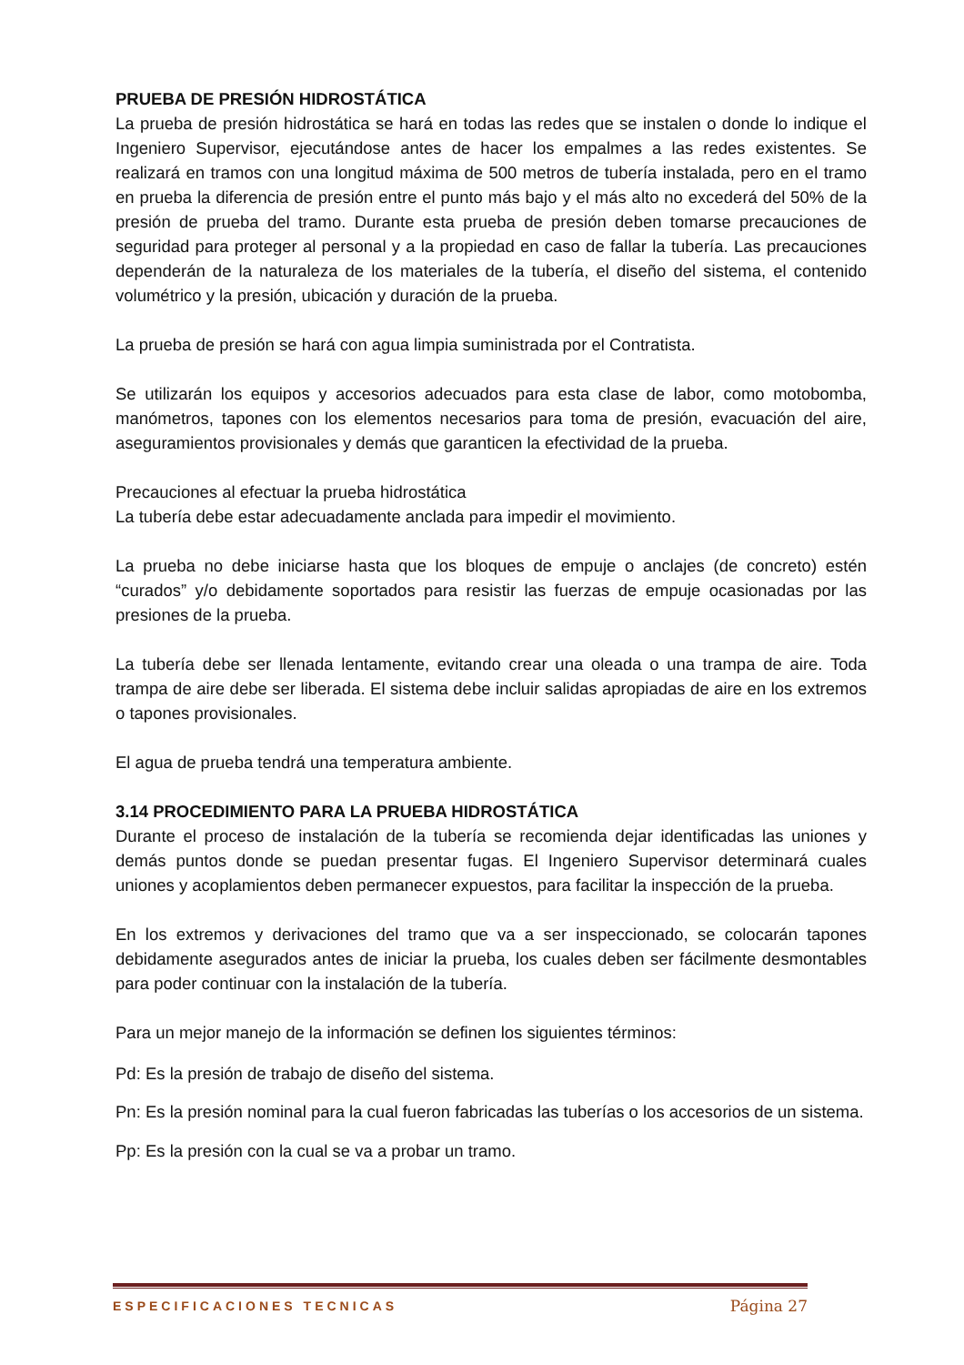PRUEBA DE PRESIÓN HIDROSTÁTICA
La prueba de presión hidrostática se hará en todas las redes que se instalen o donde lo indique el Ingeniero Supervisor, ejecutándose antes de hacer los empalmes a las redes existentes. Se realizará en tramos con una longitud máxima de 500 metros de tubería instalada, pero en el tramo en prueba la diferencia de presión entre el punto más bajo y el más alto no excederá del 50% de la presión de prueba del tramo. Durante esta prueba de presión deben tomarse precauciones de seguridad para proteger al personal y a la propiedad en caso de fallar la tubería. Las precauciones dependerán de la naturaleza de los materiales de la tubería, el diseño del sistema, el contenido volumétrico y la presión, ubicación y duración de la prueba.
La prueba de presión se hará con agua limpia suministrada por el Contratista.
Se utilizarán los equipos y accesorios adecuados para esta clase de labor, como motobomba, manómetros, tapones con los elementos necesarios para toma de presión, evacuación del aire, aseguramientos provisionales y demás que garanticen la efectividad de la prueba.
Precauciones al efectuar la prueba hidrostática
La tubería debe estar adecuadamente anclada para impedir el movimiento.
La prueba no debe iniciarse hasta que los bloques de empuje o anclajes (de concreto) estén “curados” y/o debidamente soportados para resistir las fuerzas de empuje ocasionadas por las presiones de la prueba.
La tubería debe ser llenada lentamente, evitando crear una oleada o una trampa de aire. Toda trampa de aire debe ser liberada. El sistema debe incluir salidas apropiadas de aire en los extremos o tapones provisionales.
El agua de prueba tendrá una temperatura ambiente.
3.14 PROCEDIMIENTO PARA LA PRUEBA HIDROSTÁTICA
Durante el proceso de instalación de la tubería se recomienda dejar identificadas las uniones y demás puntos donde se puedan presentar fugas. El Ingeniero Supervisor determinará cuales uniones y acoplamientos deben permanecer expuestos, para facilitar la inspección de la prueba.
En los extremos y derivaciones del tramo que va a ser inspeccionado, se colocarán tapones debidamente asegurados antes de iniciar la prueba, los cuales deben ser fácilmente desmontables para poder continuar con la instalación de la tubería.
Para un mejor manejo de la información se definen los siguientes términos:
Pd: Es la presión de trabajo de diseño del sistema.
Pn: Es la presión nominal para la cual fueron fabricadas las tuberías o los accesorios de un sistema.
Pp: Es la presión con la cual se va a probar un tramo.
ESPECIFICACIONES TECNICAS Página 27